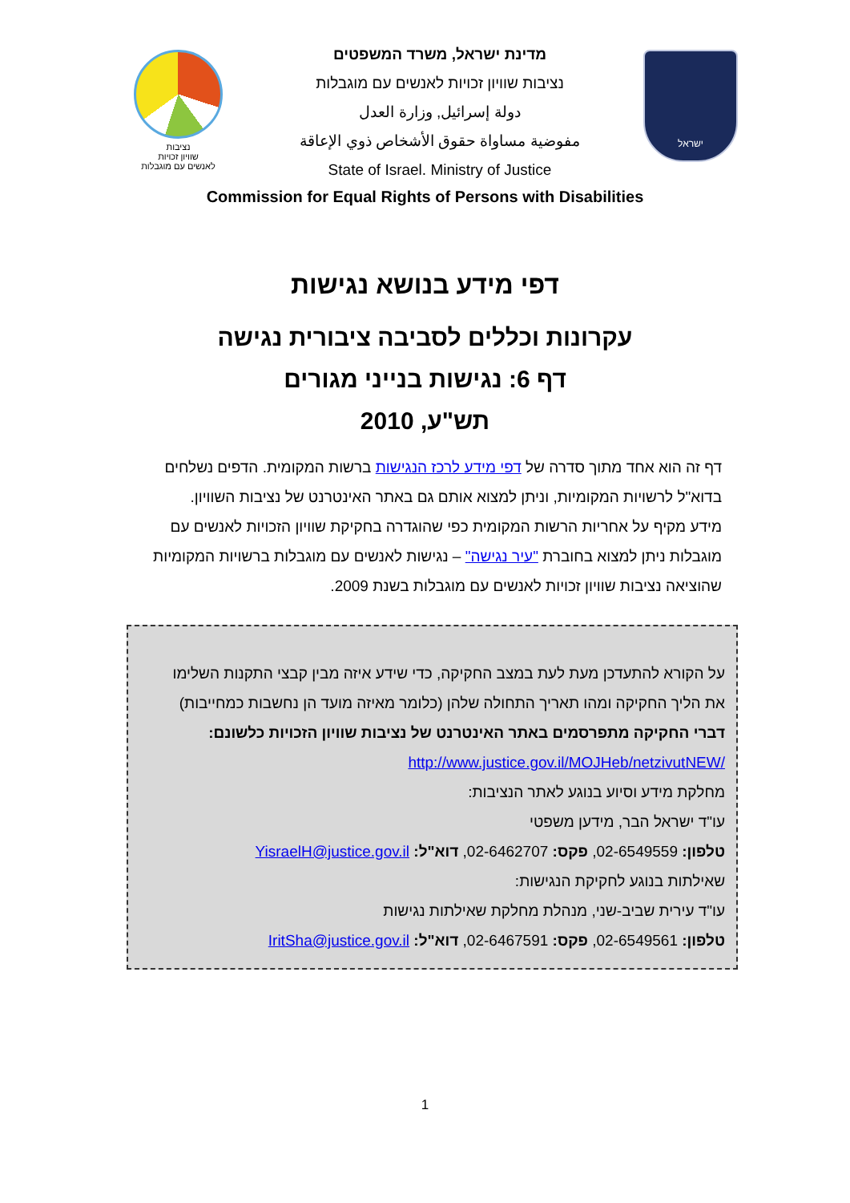נציבות
שוויון זכויות
לאנשים עם מוגבלות
מדינת ישראל, משרד המשפטים
נציבות שוויון זכויות לאנשים עם מוגבלות
دولة إسرائيل, وزارة العدل
مفوضية مساواة حقوق الأشخاص ذوي الإعاقة
State of Israel. Ministry of Justice
ישראל
Commission for Equal Rights of Persons with Disabilities
דפי מידע בנושא נגישות
עקרונות וכללים לסביבה ציבורית נגישה
דף 6: נגישות בנייני מגורים
תש"ע, 2010
דף זה הוא אחד מתוך סדרה של דפי מידע לרכז הנגישות ברשות המקומית. הדפים נשלחים בדוא"ל לרשויות המקומיות, וניתן למצוא אותם גם באתר האינטרנט של נציבות השוויון.
מידע מקיף על אחריות הרשות המקומית כפי שהוגדרה בחקיקת שוויון הזכויות לאנשים עם מוגבלות ניתן למצוא בחוברת "עיר נגישה" – נגישות לאנשים עם מוגבלות ברשויות המקומיות שהוציאה נציבות שוויון זכויות לאנשים עם מוגבלות בשנת 2009.
על הקורא להתעדכן מעת לעת במצב החקיקה, כדי שידע איזה מבין קבצי התקנות השלימו את הליך החקיקה ומהו תאריך התחולה שלהן (כלומר מאיזה מועד הן נחשבות כמחייבות)
דברי החקיקה מתפרסמים באתר האינטרנט של נציבות שוויון הזכויות כלשונם:
http://www.justice.gov.il/MOJHeb/netzivutNEW/
מחלקת מידע וסיוע בנוגע לאתר הנציבות:
עו"ד ישראל הבר, מידען משפטי
טלפון: 02-6549559, פקס: 02-6462707, דוא"ל: YisraelH@justice.gov.il
שאילתות בנוגע לחקיקת הנגישות:
עו"ד עירית שביב-שני, מנהלת מחלקת שאילתות נגישות
טלפון: 02-6549561, פקס: 02-6467591, דוא"ל: IritSha@justice.gov.il
1